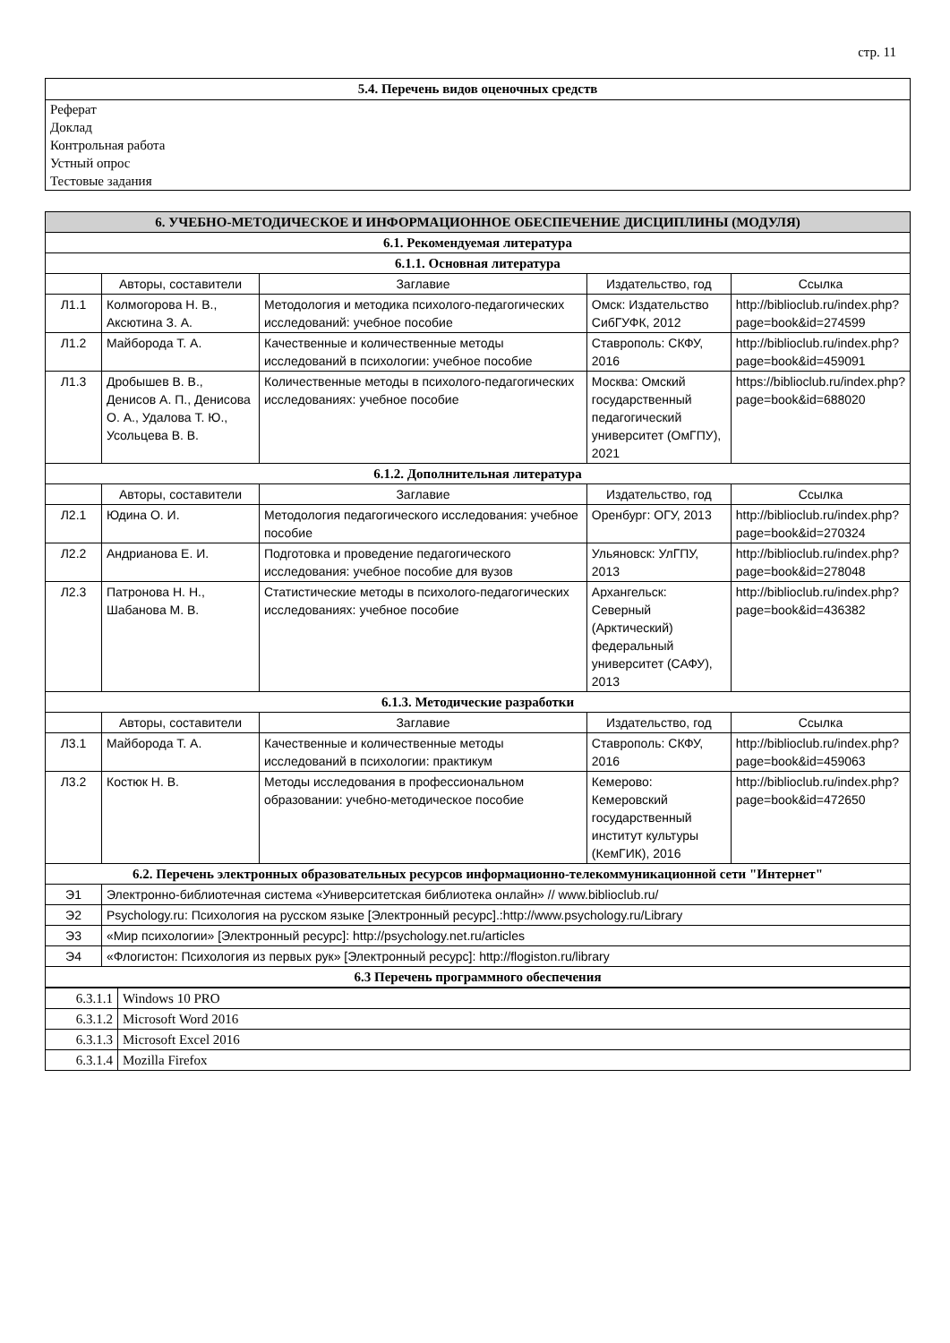стр. 11
5.4. Перечень видов оценочных средств
Реферат
Доклад
Контрольная работа
Устный опрос
Тестовые задания
| 6. УЧЕБНО-МЕТОДИЧЕСКОЕ И ИНФОРМАЦИОННОЕ ОБЕСПЕЧЕНИЕ ДИСЦИПЛИНЫ (МОДУЛЯ) | | | | |
| --- | --- | --- | --- | --- |
| 6.1. Рекомендуемая литература | | | | |
| 6.1.1. Основная литература | | | | |
| | Авторы, составители | Заглавие | Издательство, год | Ссылка |
| Л1.1 | Колмогорова Н. В., Аксютина З. А. | Методология и методика психолого-педагогических исследований: учебное пособие | Омск: Издательство СибГУФК, 2012 | http://biblioclub.ru/index.php?page=book&id=274599 |
| Л1.2 | Майборода Т. А. | Качественные и количественные методы исследований в психологии: учебное пособие | Ставрополь: СКФУ, 2016 | http://biblioclub.ru/index.php?page=book&id=459091 |
| Л1.3 | Дробышев В. В., Денисов А. П., Денисова О. А., Удалова Т. Ю., Усольцева В. В. | Количественные методы в психолого-педагогических исследованиях: учебное пособие | Москва: Омский государственный педагогический университет (ОмГПУ), 2021 | https://biblioclub.ru/index.php?page=book&id=688020 |
| 6.1.2. Дополнительная литература | | | | |
| | Авторы, составители | Заглавие | Издательство, год | Ссылка |
| Л2.1 | Юдина О. И. | Методология педагогического исследования: учебное пособие | Оренбург: ОГУ, 2013 | http://biblioclub.ru/index.php?page=book&id=270324 |
| Л2.2 | Андрианова Е. И. | Подготовка и проведение педагогического исследования: учебное пособие для вузов | Ульяновск: УлГПУ, 2013 | http://biblioclub.ru/index.php?page=book&id=278048 |
| Л2.3 | Патронова Н. Н., Шабанова М. В. | Статистические методы в психолого-педагогических исследованиях: учебное пособие | Архангельск: Северный (Арктический) федеральный университет (САФУ), 2013 | http://biblioclub.ru/index.php?page=book&id=436382 |
| 6.1.3. Методические разработки | | | | |
| | Авторы, составители | Заглавие | Издательство, год | Ссылка |
| Л3.1 | Майборода Т. А. | Качественные и количественные методы исследований в психологии: практикум | Ставрополь: СКФУ, 2016 | http://biblioclub.ru/index.php?page=book&id=459063 |
| Л3.2 | Костюк Н. В. | Методы исследования в профессиональном образовании: учебно-методическое пособие | Кемерово: Кемеровский государственный институт культуры (КемГИК), 2016 | http://biblioclub.ru/index.php?page=book&id=472650 |
| 6.2. Перечень электронных образовательных ресурсов информационно-телекоммуникационной сети "Интернет" | | | | |
| Э1 | Электронно-библиотечная система «Университетская библиотека онлайн» // www.biblioclub.ru/ | | | |
| Э2 | Psychology.ru: Психология на русском языке [Электронный ресурс].:http://www.psychology.ru/Library | | | |
| Э3 | «Мир психологии» [Электронный ресурс]: http://psychology.net.ru/articles | | | |
| Э4 | «Флогистон: Психология из первых рук» [Электронный ресурс]: http://flogiston.ru/library | | | |
| 6.3 Перечень программного обеспечения | | | | |
| 6.3.1.1 | Windows 10 PRO |
| 6.3.1.2 | Microsoft Word 2016 |
| 6.3.1.3 | Microsoft Excel 2016 |
| 6.3.1.4 | Mozilla Firefox |